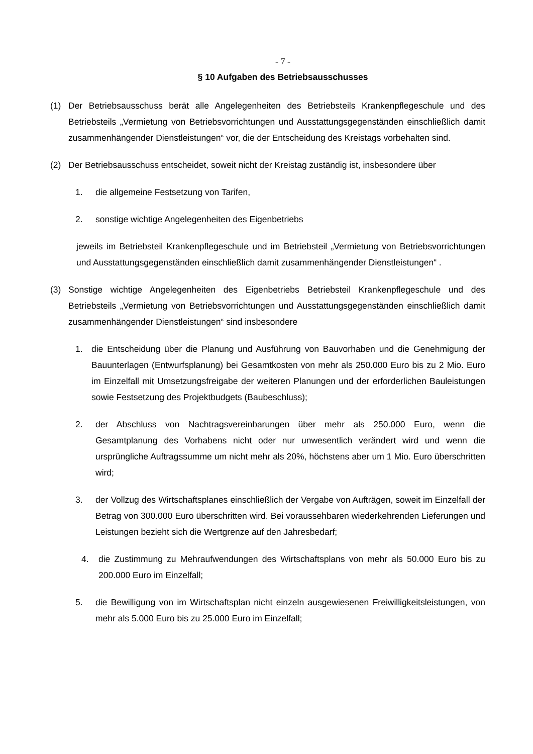- 7 -
§ 10 Aufgaben des Betriebsausschusses
(1) Der Betriebsausschuss berät alle Angelegenheiten des Betriebsteils Krankenpflegeschule und des Betriebsteils „Vermietung von Betriebsvorrichtungen und Ausstattungsgegenständen einschließlich damit zusammenhängender Dienstleistungen“ vor, die der Entscheidung des Kreistags vorbehalten sind.
(2) Der Betriebsausschuss entscheidet, soweit nicht der Kreistag zuständig ist, insbesondere über
1. die allgemeine Festsetzung von Tarifen,
2. sonstige wichtige Angelegenheiten des Eigenbetriebs
jeweils im Betriebsteil Krankenpflegeschule und im Betriebsteil „Vermietung von Betriebsvorrichtungen und Ausstattungsgegenständen einschließlich damit zusammenhängender Dienstleistungen“ .
(3) Sonstige wichtige Angelegenheiten des Eigenbetriebs Betriebsteil Krankenpflegeschule und des Betriebsteils „Vermietung von Betriebsvorrichtungen und Ausstattungsgegenständen einschließlich damit zusammenhängender Dienstleistungen“ sind insbesondere
1. die Entscheidung über die Planung und Ausführung von Bauvorhaben und die Genehmigung der Bauunterlagen (Entwurfsplanung) bei Gesamtkosten von mehr als 250.000 Euro bis zu 2 Mio. Euro im Einzelfall mit Umsetzungsfreigabe der weiteren Planungen und der erforderlichen Bauleistungen sowie Festsetzung des Projektbudgets (Baubeschluss);
2. der Abschluss von Nachtragsvereinbarungen über mehr als 250.000 Euro, wenn die Gesamtplanung des Vorhabens nicht oder nur unwesentlich verändert wird und wenn die ursprüngliche Auftragssumme um nicht mehr als 20%, höchstens aber um 1 Mio. Euro überschritten wird;
3. der Vollzug des Wirtschaftsplanes einschließlich der Vergabe von Aufträgen, soweit im Einzelfall der Betrag von 300.000 Euro überschritten wird. Bei voraussehbaren wiederkehrenden Lieferungen und Leistungen bezieht sich die Wertgrenze auf den Jahresbedarf;
4. die Zustimmung zu Mehraufwendungen des Wirtschaftsplans von mehr als 50.000 Euro bis zu 200.000 Euro im Einzelfall;
5. die Bewilligung von im Wirtschaftsplan nicht einzeln ausgewiesenen Freiwilligkeitsleistungen, von mehr als 5.000 Euro bis zu 25.000 Euro im Einzelfall;